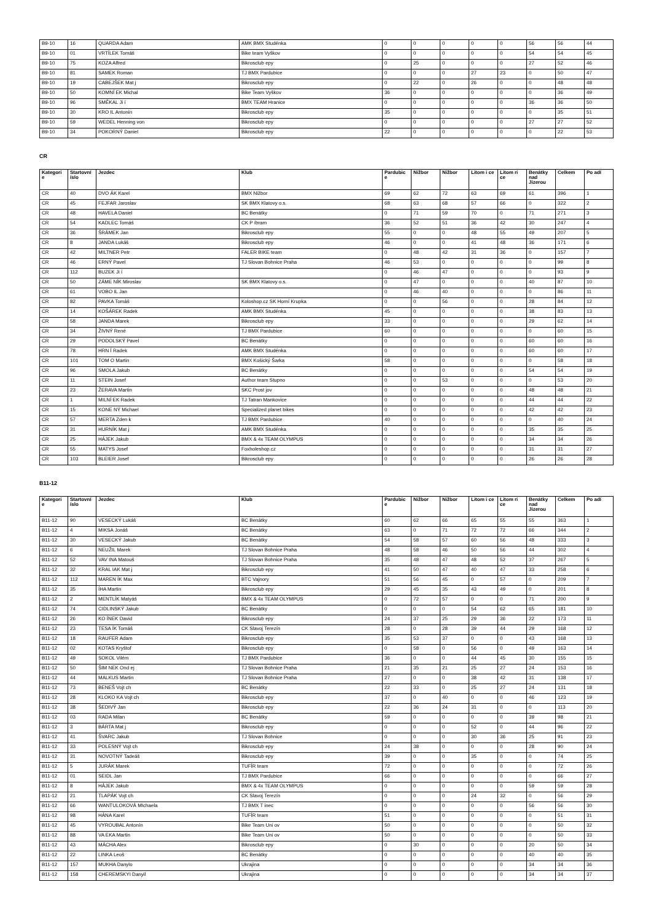| B9-10 | 16 | QUARDA Adam | AMK BMX Studénka | 0 | 0 | 0 | 0 | 0 | 56 | 56 | 44 |
| B9-10 | 01 | VRTÍLEK Tomáš | Bike team Vyškov | 0 | 0 | 0 | 0 | 0 | 54 | 54 | 45 |
| B9-10 | 75 | KOZA Alfred | Bikrosclub epy | 0 | 25 | 0 | 0 | 0 | 27 | 52 | 46 |
| B9-10 | 81 | SAMEK Roman | TJ BMX Pardubice | 0 | 0 | 0 | 27 | 23 | 0 | 50 | 47 |
| B9-10 | 19 | CABEJŠEK Mat j | Bikrosclub epy | 0 | 22 | 0 | 26 | 0 | 0 | 48 | 48 |
| B9-10 | 50 | KOMNÍ EK Michal | Bike Team Vyškov | 36 | 0 | 0 | 0 | 0 | 0 | 36 | 49 |
| B9-10 | 96 | SMĚKAL Ji í | BMX TEAM Hranice | 0 | 0 | 0 | 0 | 0 | 36 | 36 | 50 |
| B9-10 | 30 | KRO IL Antonín | Bikrosclub epy | 35 | 0 | 0 | 0 | 0 | 0 | 35 | 51 |
| B9-10 | 59 | WEDEL Henning von | Bikrosclub epy | 0 | 0 | 0 | 0 | 0 | 27 | 27 | 52 |
| B9-10 | 34 | POKORNÝ Daniel | Bikrosclub epy | 22 | 0 | 0 | 0 | 0 | 0 | 22 | 53 |
CR
| Kategori e | Startovní íslo | Jezdec | Klub | Pardubic e | Nižbor | Nižbor | Litom i ce | Litom ri ce | Benátky nad Jizerou | Celkem | Po adí |
| --- | --- | --- | --- | --- | --- | --- | --- | --- | --- | --- | --- |
| CR | 40 | DVO ÁK Karel | BMX Nižbor | 69 | 62 | 72 | 63 | 69 | 61 | 396 | 1 |
| CR | 45 | FEJFAR Jaroslav | SK BMX Klatovy o.s. | 68 | 63 | 68 | 57 | 66 | 0 | 322 | 2 |
| CR | 48 | HAVELA Daniel | BC Benátky | 0 | 71 | 59 | 70 | 0 | 71 | 271 | 3 |
| CR | 54 | KADLEC Tomáš | CK P íbram | 36 | 52 | 51 | 36 | 42 | 30 | 247 | 4 |
| CR | 36 | ŠRÁMEK Jan | Bikrosclub epy | 55 | 0 | 0 | 48 | 55 | 49 | 207 | 5 |
| CR | 8 | JANDA Lukáš | Bikrosclub epy | 46 | 0 | 0 | 41 | 48 | 36 | 171 | 6 |
| CR | 42 | MILTNER Petr | FALER BIKE team | 0 | 48 | 42 | 31 | 36 | 0 | 157 | 7 |
| CR | 46 | ERNÝ Pavel | TJ Slovan Bohnice Praha | 46 | 53 | 0 | 0 | 0 | 0 | 99 | 8 |
| CR | 112 | BUZEK Ji í | | 0 | 46 | 47 | 0 | 0 | 0 | 93 | 9 |
| CR | 50 | ZÁME NÍK Miroslav | SK BMX Klatovy o.s. | 0 | 47 | 0 | 0 | 0 | 40 | 87 | 10 |
| CR | 61 | VOBO IL Jan | | 0 | 46 | 40 | 0 | 0 | 0 | 86 | 11 |
| CR | 82 | PAVKA Tomáš | Koloshop.cz SK Horní Krupka | 0 | 0 | 56 | 0 | 0 | 28 | 84 | 12 |
| CR | 14 | KOŠÁREK Radek | AMK BMX Studénka | 45 | 0 | 0 | 0 | 0 | 38 | 83 | 13 |
| CR | 58 | JANDA Marek | Bikrosclub epy | 33 | 0 | 0 | 0 | 0 | 29 | 62 | 14 |
| CR | 34 | ŽIVNÝ René | TJ BMX Pardubice | 60 | 0 | 0 | 0 | 0 | 0 | 60 | 15 |
| CR | 29 | PODOLSKÝ Pavel | BC Benátky | 0 | 0 | 0 | 0 | 0 | 60 | 60 | 16 |
| CR | 78 | HRN Í Radek | AMK BMX Studénka | 0 | 0 | 0 | 0 | 0 | 60 | 60 | 17 |
| CR | 101 | TOM O Martin | BMX Košický Šarka | 58 | 0 | 0 | 0 | 0 | 0 | 58 | 18 |
| CR | 96 | SMOLA Jakub | BC Benátky | 0 | 0 | 0 | 0 | 0 | 54 | 54 | 19 |
| CR | 11 | STEIN Josef | Author team Stupno | 0 | 0 | 53 | 0 | 0 | 0 | 53 | 20 |
| CR | 23 | ŽERAVA Martin | SKC Prost jov | 0 | 0 | 0 | 0 | 0 | 48 | 48 | 21 |
| CR | 1 | MILNÍ EK Radek | TJ Tatran Mankovice | 0 | 0 | 0 | 0 | 0 | 44 | 44 | 22 |
| CR | 15 | KONE NÝ Michael | Specialized planet bikes | 0 | 0 | 0 | 0 | 0 | 42 | 42 | 23 |
| CR | 57 | MERTA Zden k | TJ BMX Pardubice | 40 | 0 | 0 | 0 | 0 | 0 | 40 | 24 |
| CR | 31 | HURNÍK Mat j | AMK BMX Studénka | 0 | 0 | 0 | 0 | 0 | 35 | 35 | 25 |
| CR | 25 | HÁJEK Jakub | BMX & 4x TEAM OLYMPUS | 0 | 0 | 0 | 0 | 0 | 34 | 34 | 26 |
| CR | 55 | MATYS Josef | Foxholeshop.cz | 0 | 0 | 0 | 0 | 0 | 31 | 31 | 27 |
| CR | 103 | BLEIER Josef | Bikrosclub epy | 0 | 0 | 0 | 0 | 0 | 26 | 26 | 28 |
B11-12
| Kategori e | Startovní íslo | Jezdec | Klub | Pardubic e | Nižbor | Nižbor | Litom i ce | Litom ri ce | Benátky nad Jizerou | Celkem | Po adí |
| --- | --- | --- | --- | --- | --- | --- | --- | --- | --- | --- | --- |
| B11-12 | 90 | VESECKÝ Lukáš | BC Benátky | 60 | 62 | 66 | 65 | 55 | 55 | 363 | 1 |
| B11-12 | 4 | MIKSA Jonáš | BC Benátky | 63 | 0 | 71 | 72 | 72 | 66 | 344 | 2 |
| B11-12 | 30 | VESECKÝ Jakub | BC Benátky | 54 | 58 | 57 | 60 | 56 | 48 | 333 | 3 |
| B11-12 | 6 | NEUŽIL Marek | TJ Slovan Bohnice Praha | 48 | 58 | 46 | 50 | 56 | 44 | 302 | 4 |
| B11-12 | 52 | VAV INA Matouš | TJ Slovan Bohnice Praha | 35 | 48 | 47 | 48 | 52 | 37 | 267 | 5 |
| B11-12 | 32 | KRAL IAK Mat j | Bikrosclub epy | 41 | 50 | 47 | 40 | 47 | 33 | 258 | 6 |
| B11-12 | 112 | MAREN ÍK Max | BTC Vajnory | 51 | 56 | 45 | 0 | 57 | 0 | 209 | 7 |
| B11-12 | 35 | ÍHA Martin | Bikrosclub epy | 29 | 45 | 35 | 43 | 49 | 0 | 201 | 8 |
| B11-12 | 2 | MENTLÍK Matyáš | BMX & 4x TEAM OLYMPUS | 0 | 72 | 57 | 0 | 0 | 71 | 200 | 9 |
| B11-12 | 74 | CIDLINSKÝ Jakub | BC Benátky | 0 | 0 | 0 | 54 | 62 | 65 | 181 | 10 |
| B11-12 | 26 | KO ÍNEK David | Bikrosclub epy | 24 | 37 | 25 | 29 | 36 | 22 | 173 | 11 |
| B11-12 | 23 | TESA ÍK Tomáš | CK Slavoj Terezín | 28 | 0 | 28 | 39 | 44 | 29 | 168 | 12 |
| B11-12 | 18 | RAUFER Adam | Bikrosclub epy | 35 | 53 | 37 | 0 | 0 | 43 | 168 | 13 |
| B11-12 | 02 | KOTAS Kryštof | Bikrosclub epy | 0 | 58 | 0 | 56 | 0 | 49 | 163 | 14 |
| B11-12 | 49 | SOKOL Vilém | TJ BMX Pardubice | 36 | 0 | 0 | 44 | 45 | 30 | 155 | 15 |
| B11-12 | 50 | ŠIM NEK Ond ej | TJ Slovan Bohnice Praha | 21 | 35 | 21 | 25 | 27 | 24 | 153 | 16 |
| B11-12 | 44 | MALKUS Martin | TJ Slovan Bohnice Praha | 27 | 0 | 0 | 38 | 42 | 31 | 138 | 17 |
| B11-12 | 73 | BENEŠ Vojt ch | BC Benátky | 22 | 33 | 0 | 25 | 27 | 24 | 131 | 18 |
| B11-12 | 28 | KLOKO KA Vojt ch | Bikrosclub epy | 37 | 0 | 40 | 0 | 0 | 46 | 123 | 19 |
| B11-12 | 38 | ŠEDIVÝ Jan | Bikrosclub epy | 22 | 36 | 24 | 31 | 0 | 0 | 113 | 20 |
| B11-12 | 03 | RADA Milan | BC Benátky | 59 | 0 | 0 | 0 | 0 | 39 | 98 | 21 |
| B11-12 | 3 | BÁRTA Mat j | Bikrosclub epy | 0 | 0 | 0 | 52 | 0 | 44 | 96 | 22 |
| B11-12 | 41 | ŠVARC Jakub | TJ Slovan Bohnice | 0 | 0 | 0 | 30 | 36 | 25 | 91 | 23 |
| B11-12 | 33 | POLESNÝ Vojt ch | Bikrosclub epy | 24 | 38 | 0 | 0 | 0 | 28 | 90 | 24 |
| B11-12 | 31 | NOVOTNÝ Tadeáš | Bikrosclub epy | 39 | 0 | 0 | 35 | 0 | 0 | 74 | 25 |
| B11-12 | 5 | JURÁK Marek | TUFÍR team | 72 | 0 | 0 | 0 | 0 | 0 | 72 | 26 |
| B11-12 | 01 | SEIDL Jan | TJ BMX Pardubice | 66 | 0 | 0 | 0 | 0 | 0 | 66 | 27 |
| B11-12 | 8 | HÁJEK Jakub | BMX & 4x TEAM OLYMPUS | 0 | 0 | 0 | 0 | 0 | 59 | 59 | 28 |
| B11-12 | 21 | TLAPÁK Vojt ch | CK Slavoj Terezín | 0 | 0 | 0 | 24 | 32 | 0 | 56 | 29 |
| B11-12 | 66 | WANTULOKOVÁ MIchaela | TJ BMX T inec | 0 | 0 | 0 | 0 | 0 | 56 | 56 | 30 |
| B11-12 | 98 | HÁNA Karel | TUFÍR team | 51 | 0 | 0 | 0 | 0 | 0 | 51 | 31 |
| B11-12 | 45 | VYROUBAL Antonín | Bike Team Uni ov | 50 | 0 | 0 | 0 | 0 | 0 | 50 | 32 |
| B11-12 | 88 | VA EKA Martin | Bike Team Uni ov | 50 | 0 | 0 | 0 | 0 | 0 | 50 | 33 |
| B11-12 | 43 | MÁCHA Alex | Bikrosclub epy | 0 | 30 | 0 | 0 | 0 | 20 | 50 | 34 |
| B11-12 | 22 | LINKA Leoš | BC Benátky | 0 | 0 | 0 | 0 | 0 | 40 | 40 | 35 |
| B11-12 | 157 | MUKHA Danylo | Ukrajina | 0 | 0 | 0 | 0 | 0 | 34 | 34 | 36 |
| B11-12 | 158 | CHEREMSKYI Danyil | Ukrajina | 0 | 0 | 0 | 0 | 0 | 34 | 34 | 37 |